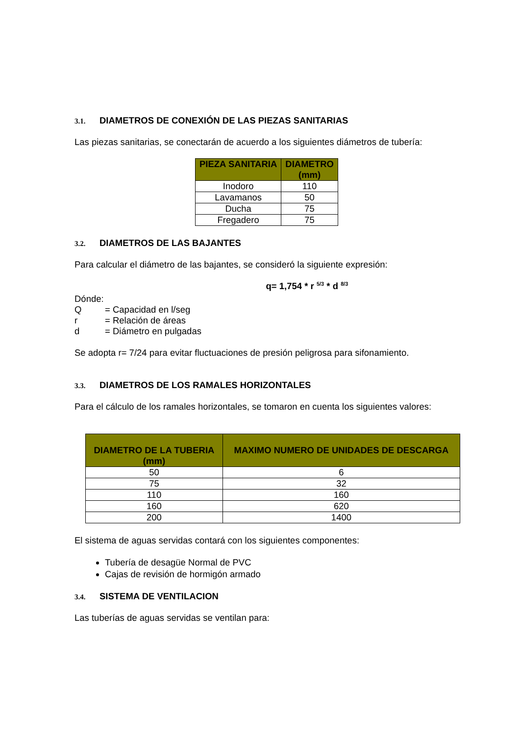3.1. DIAMETROS DE CONEXIÓN DE LAS PIEZAS SANITARIAS
Las piezas sanitarias, se conectarán de acuerdo a los siguientes diámetros de tubería:
| PIEZA SANITARIA | DIAMETRO (mm) |
| --- | --- |
| Inodoro | 110 |
| Lavamanos | 50 |
| Ducha | 75 |
| Fregadero | 75 |
3.2. DIAMETROS DE LAS BAJANTES
Para calcular el diámetro de las bajantes, se consideró la siguiente expresión:
q= 1,754 * r <sup>5/3</sup> * d <sup>8/3</sup>
Dónde:
Q = Capacidad en l/seg
r = Relación de áreas
d = Diámetro en pulgadas
Se adopta r= 7/24 para evitar fluctuaciones de presión peligrosa para sifonamiento.
3.3. DIAMETROS DE LOS RAMALES HORIZONTALES
Para el cálculo de los ramales horizontales, se tomaron en cuenta los siguientes valores:
| DIAMETRO DE LA TUBERIA (mm) | MAXIMO NUMERO DE UNIDADES DE DESCARGA |
| --- | --- |
| 50 | 6 |
| 75 | 32 |
| 110 | 160 |
| 160 | 620 |
| 200 | 1400 |
El sistema de aguas servidas contará con los siguientes componentes:
Tubería de desagüe Normal de PVC
Cajas de revisión de hormigón armado
3.4. SISTEMA DE VENTILACION
Las tuberías de aguas servidas se ventilan para: